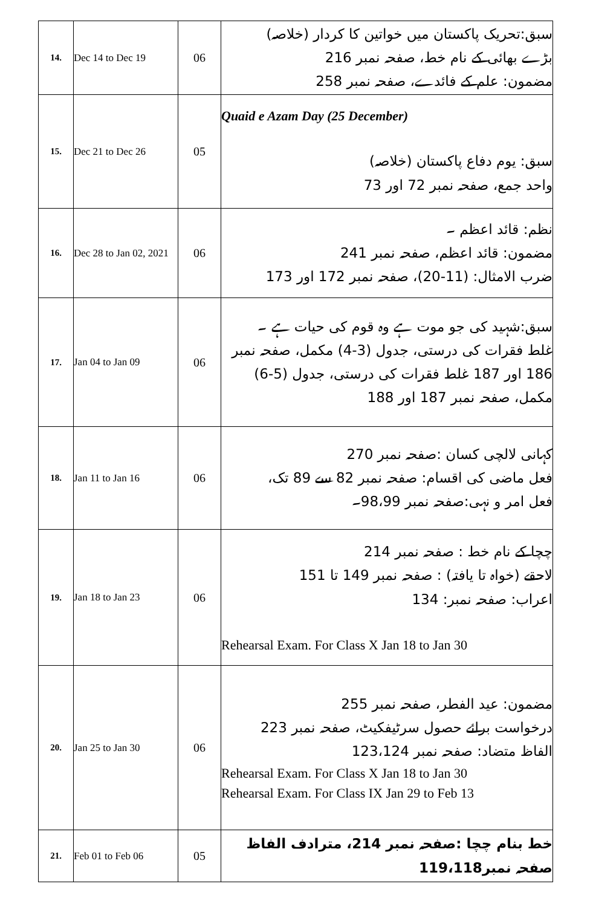| 14. | Dec 14 to Dec 19 | 06 | سبق:تحریک پاکستان میں خواتین کا کردار (خلاصہ) بڑے بھائی کے نام خط، صفحہ نمبر 216 مضمون: علم کے فائدے، صفحہ نمبر 258 |
| 15. | Dec 21 to Dec 26 | 05 | Quaid e Azam Day (25 December) سبق: یوم دفاع پاکستان (خلاصہ) واحد جمع، صفحہ نمبر 72 اور 73 |
| 16. | Dec 28 to Jan 02, 2021 | 06 | نظم: قائد اعظم ۔ مضمون: قائد اعظم، صفحہ نمبر 241 ضرب الامثال: (11-20)، صفحہ نمبر 172 اور 173 |
| 17. | Jan 04 to Jan 09 | 06 | سبق:شہید کی جو موت ہے وہ قوم کی حیات ہے ۔ غلط فقرات کی درستی، جدول (3-4) مکمل، صفحہ نمبر 186 اور 187 غلط فقرات کی درستی، جدول (5-6) مکمل، صفحہ نمبر 187 اور 188 |
| 18. | Jan 11 to Jan 16 | 06 | کہانی لالچی کسان :صفحہ نمبر 270 فعل ماضی کی اقسام: صفحہ نمبر 82 سے 89 تک، فعل امر و نہی:صفحہ نمبر 98،99۔ |
| 19. | Jan 18 to Jan 23 | 06 | چچا کے نام خط : صفحہ نمبر 214 لاحقے (خواہ تا یافتہ) : صفحہ نمبر 149 تا 151 اعراب: صفحہ نمبر: 134 Rehearsal Exam. For Class X Jan 18 to Jan 30 |
| 20. | Jan 25 to Jan 30 | 06 | مضمون: عید الفطر، صفحہ نمبر 255 درخواست برائے حصول سرٹیفکیٹ، صفحہ نمبر 223 الفاظ متضاد: صفحہ نمبر 123،124 Rehearsal Exam. For Class X Jan 18 to Jan 30 Rehearsal Exam. For Class IX Jan 29 to Feb 13 |
| 21. | Feb 01 to Feb 06 | 05 | خط بنام چچا :صفحہ نمبر 214، مترادف الفاظ صفحہ نمبر119،118 |